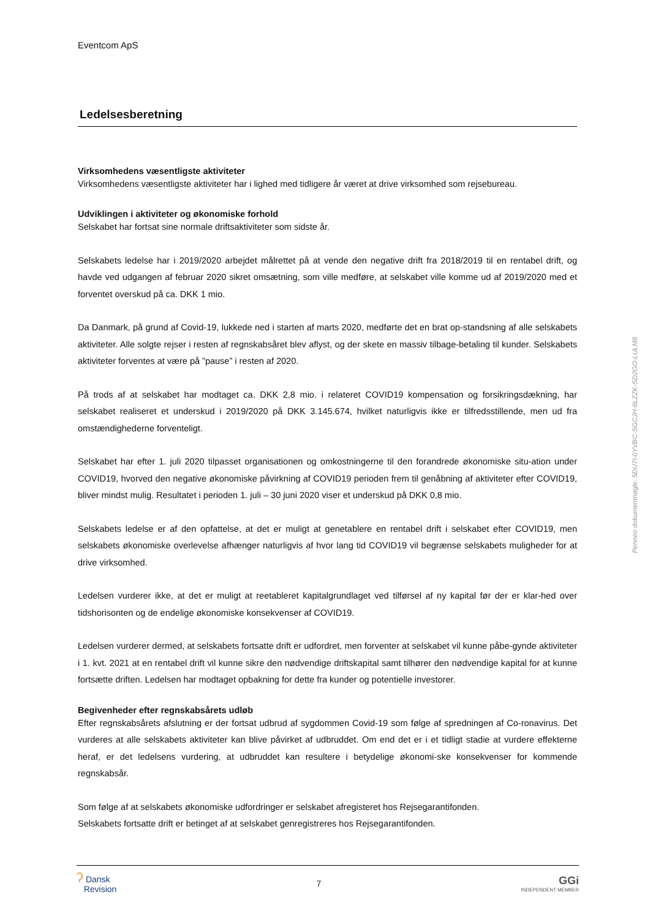Eventcom ApS
Ledelsesberetning
Virksomhedens væsentligste aktiviteter
Virksomhedens væsentligste aktiviteter har i lighed med tidligere år været at drive virksomhed som rejsebureau.
Udviklingen i aktiviteter og økonomiske forhold
Selskabet har fortsat sine normale driftsaktiviteter som sidste år.
Selskabets ledelse har i 2019/2020 arbejdet målrettet på at vende den negative drift fra 2018/2019 til en rentabel drift, og havde ved udgangen af februar 2020 sikret omsætning, som ville medføre, at selskabet ville komme ud af 2019/2020 med et forventet overskud på ca. DKK 1 mio.
Da Danmark, på grund af Covid-19, lukkede ned i starten af marts 2020, medførte det en brat op-standsning af alle selskabets aktiviteter. Alle solgte rejser i resten af regnskabsåret blev aflyst, og der skete en massiv tilbage-betaling til kunder. Selskabets aktiviteter forventes at være på ”pause” i resten af 2020.
På trods af at selskabet har modtaget ca. DKK 2,8 mio. i relateret COVID19 kompensation og forsikringsdækning, har selskabet realiseret et underskud i 2019/2020 på DKK 3.145.674, hvilket naturligvis ikke er tilfredsstillende, men ud fra omstændighederne forventeligt.
Selskabet har efter 1. juli 2020 tilpasset organisationen og omkostningerne til den forandrede økonomiske situ-ation under COVID19, hvorved den negative økonomiske påvirkning af COVID19 perioden frem til genåbning af aktiviteter efter COVID19, bliver mindst mulig. Resultatet i perioden 1. juli – 30 juni 2020 viser et underskud på DKK 0,8 mio.
Selskabets ledelse er af den opfattelse, at det er muligt at genetablere en rentabel drift i selskabet efter COVID19, men selskabets økonomiske overlevelse afhænger naturligvis af hvor lang tid COVID19 vil begrænse selskabets muligheder for at drive virksomhed.
Ledelsen vurderer ikke, at det er muligt at reetableret kapitalgrundlaget ved tilførsel af ny kapital før der er klar-hed over tidshorisonten og de endelige økonomiske konsekvenser af COVID19.
Ledelsen vurderer dermed, at selskabets fortsatte drift er udfordret, men forventer at selskabet vil kunne påbe-gynde aktiviteter i 1. kvt. 2021 at en rentabel drift vil kunne sikre den nødvendige driftskapital samt tilhører den nødvendige kapital for at kunne fortsætte driften. Ledelsen har modtaget opbakning for dette fra kunder og potentielle investorer.
Begivenheder efter regnskabsårets udløb
Efter regnskabsårets afslutning er der fortsat udbrud af sygdommen Covid-19 som følge af spredningen af Co-ronavirus. Det vurderes at alle selskabets aktiviteter kan blive påvirket af udbruddet. Om end det er i et tidligt stadie at vurdere effekterne heraf, er det ledelsens vurdering, at udbruddet kan resultere i betydelige økonomi-ske konsekvenser for kommende regnskabsår.
Som følge af at selskabets økonomiske udfordringer er selskabet afregisteret hos Rejsegarantifonden.
Selskabets fortsatte drift er betinget af at selskabet genregistreres hos Rejsegarantifonden.
ʔ Dansk
Revision
7
GGi
INDEPENDENT MEMBER
Penneo dokumentnøgle: 5DU7I-0YVBC-SGCJH-6LZZK-SD2GO-LULM8